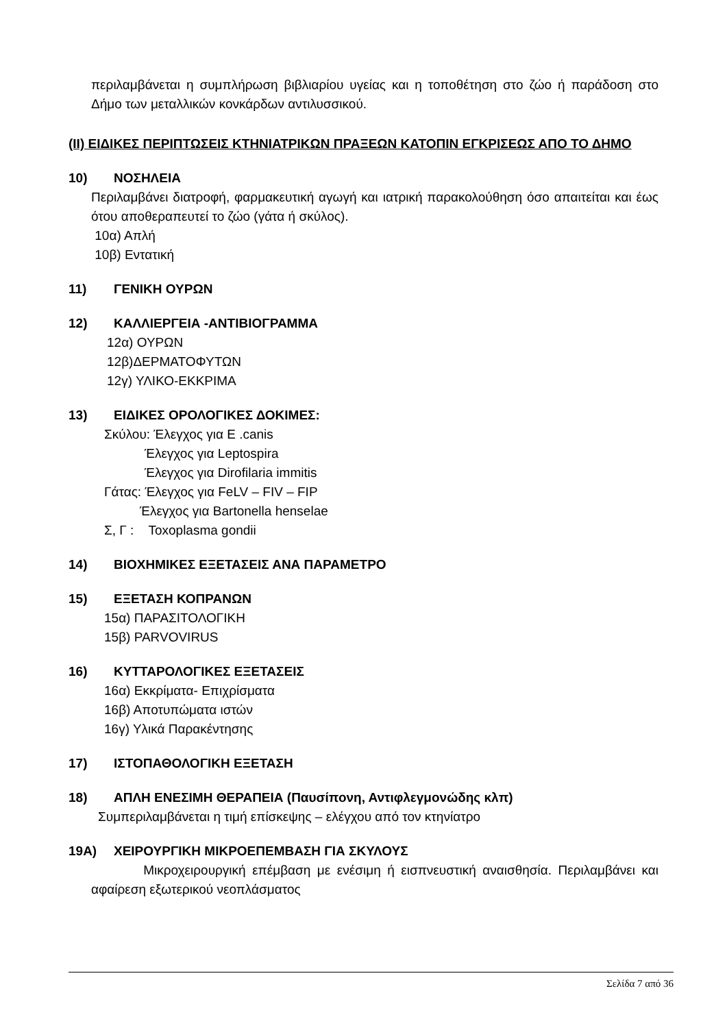περιλαμβάνεται η συμπλήρωση βιβλιαρίου υγείας και η τοποθέτηση στο ζώο ή παράδοση στο Δήμο των μεταλλικών κονκάρδων αντιλυσσικού.
(ΙΙ) ΕΙΔΙΚΕΣ ΠΕΡΙΠΤΩΣΕΙΣ ΚΤΗΝΙΑΤΡΙΚΩΝ ΠΡΑΞΕΩΝ ΚΑΤΟΠΙΝ ΕΓΚΡΙΣΕΩΣ ΑΠΟ ΤΟ ΔΗΜΟ
10) ΝΟΣΗΛΕΙΑ
Περιλαμβάνει διατροφή, φαρμακευτική αγωγή και ιατρική παρακολούθηση όσο απαιτείται και έως ότου αποθεραπευτεί το ζώο (γάτα ή σκύλος).
10α) Απλή
10β) Εντατική
11) ΓΕΝΙΚΗ ΟΥΡΩΝ
12) ΚΑΛΛΙΕΡΓΕΙΑ -ΑΝΤΙΒΙΟΓΡΑΜΜΑ
12α) ΟΥΡΩΝ
12β)ΔΕΡΜΑΤΟΦΥΤΩΝ
12γ) ΥΛΙΚΟ-ΕΚΚΡΙΜΑ
13) ΕΙΔΙΚΕΣ ΟΡΟΛΟΓΙΚΕΣ ΔΟΚΙΜΕΣ:
Σκύλου: Έλεγχος για E .canis
Έλεγχος για Leptospira
Έλεγχος για Dirofilaria immitis
Γάτας: Έλεγχος για FeLV – FIV – FIP
Έλεγχος για Bartonella henselae
Σ, Γ : Toxoplasma gondii
14) ΒΙΟΧΗΜΙΚΕΣ ΕΞΕΤΑΣΕΙΣ ΑΝΑ ΠΑΡΑΜΕΤΡΟ
15) ΕΞΕΤΑΣΗ ΚΟΠΡΑΝΩΝ
15α) ΠΑΡΑΣΙΤΟΛΟΓΙΚΗ
15β) PARVOVIRUS
16) ΚΥΤΤΑΡΟΛΟΓΙΚΕΣ ΕΞΕΤΑΣΕΙΣ
16α) Εκκρίματα- Επιχρίσματα
16β) Αποτυπώματα ιστών
16γ) Υλικά Παρακέντησης
17) ΙΣΤΟΠΑΘΟΛΟΓΙΚΗ ΕΞΕΤΑΣΗ
18) ΑΠΛΗ ΕΝΕΣΙΜΗ ΘΕΡΑΠΕΙΑ (Παυσίπονη, Αντιφλεγμονώδης κλπ)
Συμπεριλαμβάνεται η τιμή επίσκεψης – ελέγχου από τον κτηνίατρο
19Α) ΧΕΙΡΟΥΡΓΙΚΗ ΜΙΚΡΟΕΠΕΜΒΑΣΗ ΓΙΑ ΣΚΥΛΟΥΣ
Μικροχειρουργική επέμβαση με ενέσιμη ή εισπνευστική αναισθησία. Περιλαμβάνει και αφαίρεση εξωτερικού νεοπλάσματος
Σελίδα 7 από 36